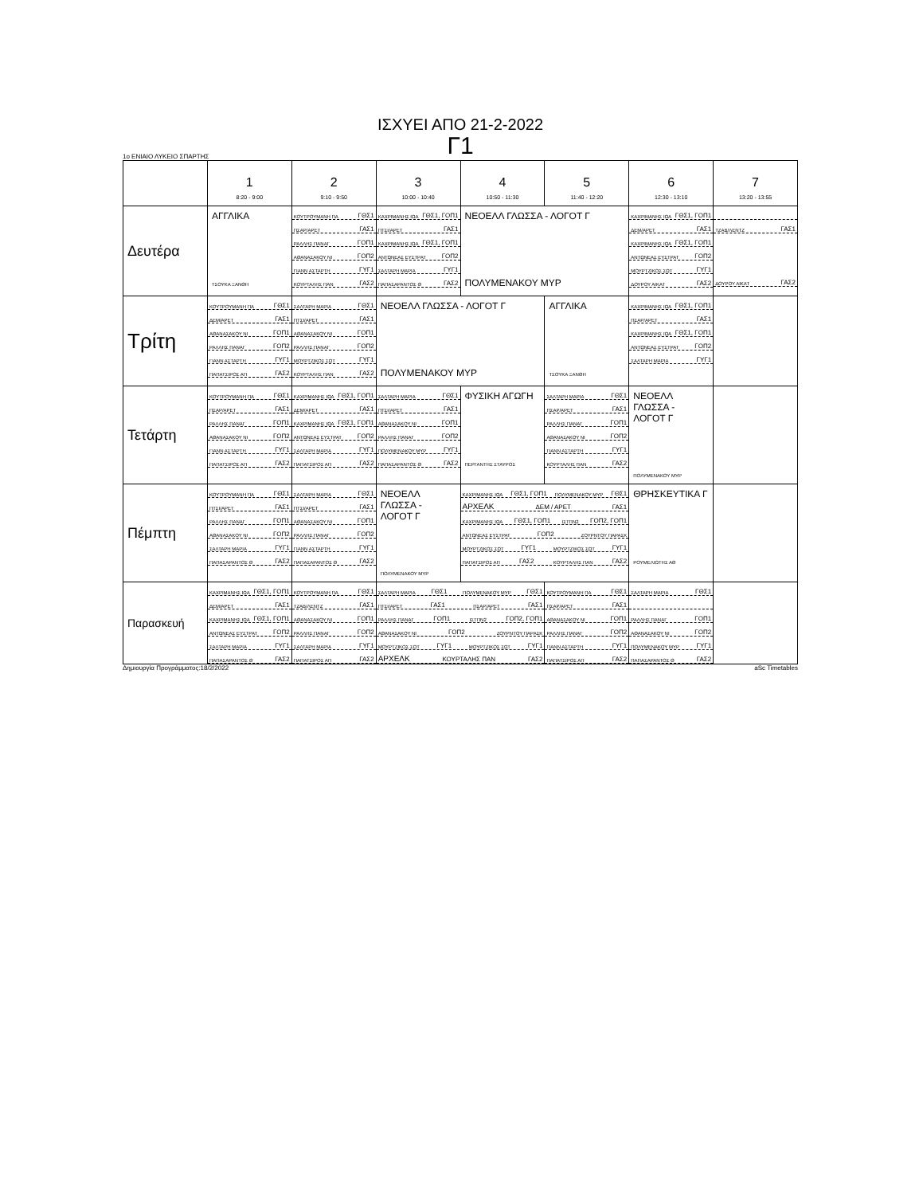ΙΣΧΥΕΙ ΑΠΟ 21-2-2022
Γ1
1ο ΕΝΙΑΙΟ ΛΥΚΕΙΟ ΣΠΑΡΤΗΣ
| | 1 8:20 - 9:00 | 2 9:10 - 9:50 | 3 10:00 - 10:40 | 4 10:50 - 11:30 | 5 11:40 - 12:20 | 6 12:30 - 13:10 | 7 13:20 - 13:55 |
| --- | --- | --- | --- | --- | --- | --- | --- |
| Δευτέρα | ΑΓΓΛΙΚΑ ΤΣΟΥΚΑ ΞΑΝΘΗ | ΚΟΥΤΡΟΥΜΑΝΗ ΠΑ ΓΘΣ1 ΠΣΑΡ/ΑΡΕΤ ΓΑΣ1 ΡΑΛΛΗΣ ΠΑΝΑΓ ΓΟΠ1 ΑΘΑΝΑΣΑΚΟΥ ΝΙ ΓΟΠ2 ΓΙΑΝΝ ΑΣΤΑΡΤΗ ΓΥΓ1 ΚΟΥΡΤΑΛΗΣ ΠΑΝ ΓΑΣ2 | ΚΑΧΡΙΜΑΝΗΣ ΙΩΑ ΓΘΣ1, ΓΟΠ1 ΠΤΣΙ/ΑΡΕΤ ΓΑΣ1 ΚΑΧΡΙΜΑΝΗΣ ΙΩΑ ΓΘΣ1, ΓΟΠ1 ΑΝΤΩΝΕΑΣ ΕΥΣΤΡΑΤ ΓΟΠ2 ΣΑΛΤΑΡΗ ΜΑΡΙΑ ΓΥΓ1 ΠΑΠΑΣΑΡΑΝΤΟΣ Θ ΓΑΣ2 | ΝΕΟΕΛΛ ΓΛΩΣΣΑ - ΛΟΓΟΤ Γ ΠΟΛΥΜΕΝΑΚΟΥ ΜΥΡ | | ΚΑΧΡΙΜΑΝΗΣ ΙΩΑ ΓΘΣ1, ΓΟΠ1 ΔΕΜ/ΑΡΕΤ ΓΑΣ1 ΚΑΧΡΙΜΑΝΗΣ ΙΩΑ ΓΘΣ1, ΓΟΠ1 ΑΝΤΩΝΕΑΣ ΕΥΣΤΡΑΤ ΓΟΠ2 ΜΟΥΡΤΖΙΚΟΣ ΣΩΤ ΓΥΓ1 ΔΟΥΡΟΥ ΑΙΚΑΤ ΓΑΣ2 | ΤΖΑΒ/ΛΕΝΤΖ ΓΑΣ1 ΔΟΥΡΟΥ ΑΙΚΑΤ ΓΑΣ2 |
| Τρίτη | ΚΟΥΤΡΟΥΜΑΝΗ ΠΑ ΓΘΣ1 ΔΕΜ/ΑΡΕΤ ΓΑΣ1 ΑΘΑΝΑΣΑΚΟΥ ΝΙ ΓΟΠ1 ΡΑΛΛΗΣ ΠΑΝΑΓ ΓΟΠ2 ΓΙΑΝΝ ΑΣΤΑΡΤΗ ΓΥΓ1 ΠΑΠΑΤΣΙΡΟΣ ΑΠ ΓΑΣ2 | ΣΑΛΤΑΡΗ ΜΑΡΙΑ ΓΘΣ1 ΠΤΣΙ/ΑΡΕΤ ΓΑΣ1 ΑΘΑΝΑΣΑΚΟΥ ΝΙ ΓΟΠ1 ΡΑΛΛΗΣ ΠΑΝΑΓ ΓΟΠ2 ΜΟΥΡΤΖΙΚΟΣ ΣΩΤ ΓΥΓ1 ΚΟΥΡΤΑΛΗΣ ΠΑΝ ΓΑΣ2 | ΝΕΟΕΛΛ ΓΛΩΣΣΑ - ΛΟΓΟΤ Γ ΠΟΛΥΜΕΝΑΚΟΥ ΜΥΡ | | ΑΓΓΛΙΚΑ ΤΣΟΥΚΑ ΞΑΝΘΗ | ΚΑΧΡΙΜΑΝΗΣ ΙΩΑ ΓΘΣ1, ΓΟΠ1 ΠΣΑΡ/ΑΡΕΤ ΓΑΣ1 ΚΑΧΡΙΜΑΝΗΣ ΙΩΑ ΓΘΣ1, ΓΟΠ1 ΑΝΤΩΝΕΑΣ ΕΥΣΤΡΑΤ ΓΟΠ2 ΣΑΛΤΑΡΗ ΜΑΡΙΑ ΓΥΓ1 | |
| Τετάρτη | ΚΟΥΤΡΟΥΜΑΝΗ ΠΑ ΓΘΣ1 ΠΣΑΡ/ΑΡΕΤ ΓΑΣ1 ΡΑΛΛΗΣ ΠΑΝΑΓ ΓΟΠ1 ΑΘΑΝΑΣΑΚΟΥ ΝΙ ΓΟΠ2 ΓΙΑΝΝ ΑΣΤΑΡΤΗ ΓΥΓ1 ΠΑΠΑΤΣΙΡΟΣ ΑΠ ΓΑΣ2 | ΚΑΧΡΙΜΑΝΗΣ ΙΩΑ ΓΘΣ1, ΓΟΠ1 ΔΕΜ/ΑΡΕΤ ΓΑΣ1 ΚΑΧΡΙΜΑΝΗΣ ΙΩΑ ΓΘΣ1, ΓΟΠ1 ΑΝΤΩΝΕΑΣ ΕΥΣΤΡΑΤ ΓΟΠ2 ΣΑΛΤΑΡΗ ΜΑΡΙΑ ΓΥΓ1 ΠΑΠΑΤΣΙΡΟΣ ΑΠ ΓΑΣ2 | ΣΑΛΤΑΡΗ ΜΑΡΙΑ ΓΘΣ1 ΠΤΣΙ/ΑΡΕΤ ΓΑΣ1 ΑΘΑΝΑΣΑΚΟΥ ΝΙ ΓΟΠ1 ΡΑΛΛΗΣ ΠΑΝΑΓ ΓΟΠ2 ΠΟΛΥΜΕΝΑΚΟΥ ΜΥΡ ΓΥΓ1 ΠΑΠΑΣΑΡΑΝΤΟΣ Θ ΓΑΣ2 | ΦΥΣΙΚΗ ΑΓΩΓΗ ΠΕΡΓΑΝΤΗΣ ΣΤΑΥΡΟΣ | ΣΑΛΤΑΡΗ ΜΑΡΙΑ ΓΘΣ1 ΠΣΑΡ/ΑΡΕΤ ΓΑΣ1 ΡΑΛΛΗΣ ΠΑΝΑΓ ΓΟΠ1 ΑΘΑΝΑΣΑΚΟΥ ΝΙ ΓΟΠ2 ΓΙΑΝΝ ΑΣΤΑΡΤΗ ΓΥΓ1 ΚΟΥΡΤΑΛΗΣ ΠΑΝ ΓΑΣ2 | ΝΕΟΕΛΛ ΓΛΩΣΣΑ - ΛΟΓΟΤ Γ ΠΟΛΥΜΕΝΑΚΟΥ ΜΥΡ | |
| Πέμπτη | ΚΟΥΤΡΟΥΜΑΝΗ ΠΑ ΓΘΣ1 ΠΤΣΙ/ΑΡΕΤ ΓΑΣ1 ΡΑΛΛΗΣ ΠΑΝΑΓ ΓΟΠ1 ΑΘΑΝΑΣΑΚΟΥ ΝΙ ΓΟΠ2 ΣΑΛΤΑΡΗ ΜΑΡΙΑ ΓΥΓ1 ΠΑΠΑΣΑΡΑΝΤΟΣ Θ ΓΑΣ2 | ΣΑΛΤΑΡΗ ΜΑΡΙΑ ΓΘΣ1 ΠΤΣΙ/ΑΡΕΤ ΓΑΣ1 ΑΘΑΝΑΣΑΚΟΥ ΝΙ ΓΟΠ1 ΡΑΛΛΗΣ ΠΑΝΑΓ ΓΟΠ2 ΓΙΑΝΝ ΑΣΤΑΡΤΗ ΓΥΓ1 ΠΑΠΑΣΑΡΑΝΤΟΣ Θ ΓΑΣ2 | ΝΕΟΕΛΛ ΓΛΩΣΣΑ - ΛΟΓΟΤ Γ ΠΟΛΥΜΕΝΑΚΟΥ ΜΥΡ | ΚΑΧΡΙΜΑΝΗΣ ΙΩΑ ΓΘΣ1, ΓΟΠ1 ΠΟΛΥΜΕΝΑΚΟΥ ΜΥΡ ΓΘΣ1 ΑΡΧΕΛΚ ΔΕΜ / ΑΡΕΤ ΓΑΣ1 ΚΑΧΡΙΜΑΝΗΣ ΙΩΑ ΓΘΣ1, ΓΟΠ1 ΙΣΤΠΝ2 ΓΟΠ2, ΓΟΠ1 ΑΝΤΩΝΕΑΣ ΕΥΣΤΡΑΤ ΓΟΠ2 ΖΟΥΡΝΤΟΥ ΠΑΡΑΣΚ ΜΟΥΡΤΖΙΚΟΣ ΣΩΤ ΓΥΓ1 ΜΟΥΡΤΖΙΚΟΣ ΣΩΤ ΓΥΓ1 ΠΑΠΑΤΣΙΡΟΣ ΑΠ ΓΑΣ2 ΚΟΥΡΤΑΛΗΣ ΠΑΝ ΓΑΣ2 | | ΘΡΗΣΚΕΥΤΙΚΑ Γ ΡΟΥΜΕΛΙΩΤΗΣ ΑΘ | |
| Παρασκευή | ΚΑΧΡΙΜΑΝΗΣ ΙΩΑ ΓΘΣ1, ΓΟΠ1 ΔΕΜ/ΑΡΕΤ ΓΑΣ1 ΚΑΧΡΙΜΑΝΗΣ ΙΩΑ ΓΘΣ1, ΓΟΠ1 ΑΝΤΩΝΕΑΣ ΕΥΣΤΡΑΤ ΓΟΠ2 ΣΑΛΤΑΡΗ ΜΑΡΙΑ ΓΥΓ1 ΠΑΠΑΣΑΡΑΝΤΟΣ Θ ΓΑΣ2 | ΚΟΥΤΡΟΥΜΑΝΗ ΠΑ ΓΘΣ1 ΤΖΑΒ/ΛΕΝΤΖ ΓΑΣ1 ΑΘΑΝΑΣΑΚΟΥ ΝΙ ΓΟΠ1 ΡΑΛΛΗΣ ΠΑΝΑΓ ΓΟΠ2 ΣΑΛΤΑΡΗ ΜΑΡΙΑ ΓΥΓ1 ΠΑΠΑΤΣΙΡΟΣ ΑΠ ΓΑΣ2 | ΣΑΛΤΑΡΗ ΜΑΡΙΑ ΓΘΣ1 ΠΟΛΥΜΕΝΑΚΟΥ ΜΥΡ ΓΘΣ1 ΠΤΣΙ/ΑΡΕΤ ΓΑΣ1 ΠΣΑΡ/ΑΡΕΤ ΓΑΣ1 ΡΑΛΛΗΣ ΠΑΝΑΓ ΓΟΠ1 ΙΣΤΠΝ2 ΓΟΠ2, ΓΟΠ1 ΑΘΑΝΑΣΑΚΟΥ ΝΙ ΓΟΠ2 ΖΟΥΡΝΤΟΥ ΠΑΡΑΣΚ ΜΟΥΡΤΖΙΚΟΣ ΣΩΤ ΓΥΓ1 ΜΟΥΡΤΖΙΚΟΣ ΣΩΤ ΓΥΓ1 ΑΡΧΕΛΚ ΚΟΥΡΤΑΛΗΣ ΠΑΝ ΓΑΣ2 | | ΚΟΥΤΡΟΥΜΑΝΗ ΠΑ ΓΘΣ1 ΠΣΑΡ/ΑΡΕΤ ΓΑΣ1 ΑΘΑΝΑΣΑΚΟΥ ΝΙ ΓΟΠ1 ΡΑΛΛΗΣ ΠΑΝΑΓ ΓΟΠ2 ΓΙΑΝΝ ΑΣΤΑΡΤΗ ΓΥΓ1 ΠΑΠΑΤΣΙΡΟΣ ΑΠ ΓΑΣ2 | ΣΑΛΤΑΡΗ ΜΑΡΙΑ ΓΘΣ1 ΡΑΛΛΗΣ ΠΑΝΑΓ ΓΟΠ1 ΑΘΑΝΑΣΑΚΟΥ ΝΙ ΓΟΠ2 ΠΟΛΥΜΕΝΑΚΟΥ ΜΥΡ ΓΥΓ1 ΠΑΠΑΣΑΡΑΝΤΟΣ Θ ΓΑΣ2 | |
Δημιουργία Προγράμματος:18/2/2022 aSc Timetables